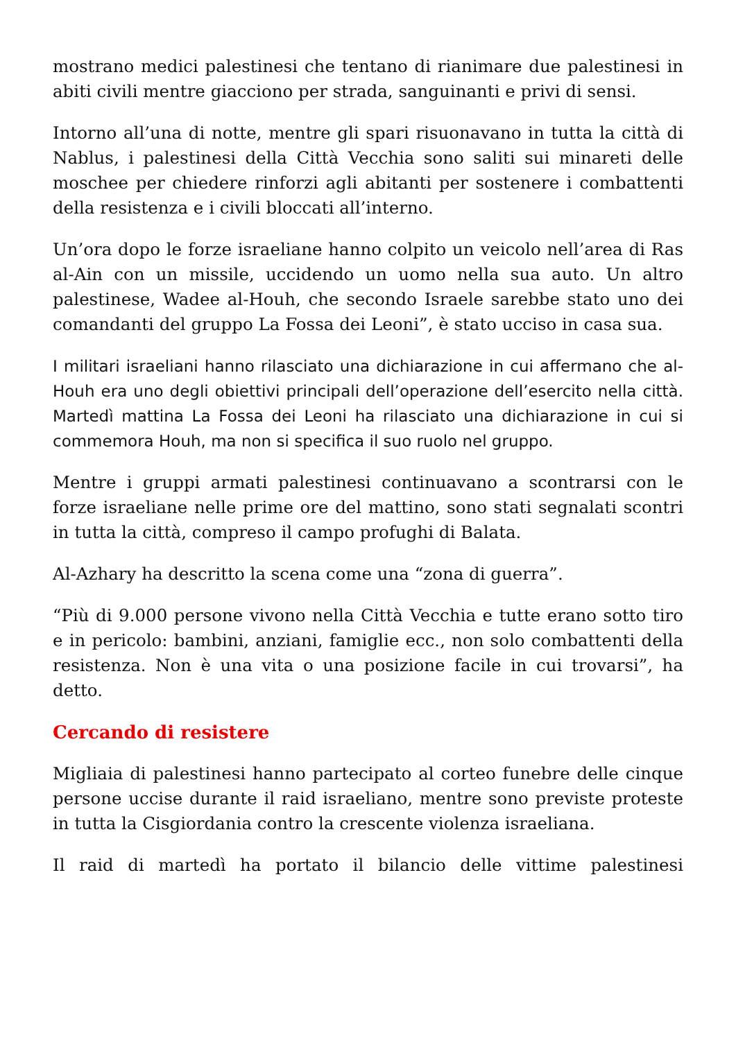mostrano medici palestinesi che tentano di rianimare due palestinesi in abiti civili mentre giacciono per strada, sanguinanti e privi di sensi.
Intorno all’una di notte, mentre gli spari risuonavano in tutta la città di Nablus, i palestinesi della Città Vecchia sono saliti sui minareti delle moschee per chiedere rinforzi agli abitanti per sostenere i combattenti della resistenza e i civili bloccati all’interno.
Un’ora dopo le forze israeliane hanno colpito un veicolo nell’area di Ras al-Ain con un missile, uccidendo un uomo nella sua auto. Un altro palestinese, Wadee al-Houh, che secondo Israele sarebbe stato uno dei comandanti del gruppo La Fossa dei Leoni”, è stato ucciso in casa sua.
I militari israeliani hanno rilasciato una dichiarazione in cui affermano che al- Houh era uno degli obiettivi principali dell’operazione dell’esercito nella città. Martedì mattina La Fossa dei Leoni ha rilasciato una dichiarazione in cui si commemora Houh, ma non si specifica il suo ruolo nel gruppo.
Mentre i gruppi armati palestinesi continuavano a scontrarsi con le forze israeliane nelle prime ore del mattino, sono stati segnalati scontri in tutta la città, compreso il campo profughi di Balata.
Al-Azhary ha descritto la scena come una “zona di guerra”.
“Più di 9.000 persone vivono nella Città Vecchia e tutte erano sotto tiro e in pericolo: bambini, anziani, famiglie ecc., non solo combattenti della resistenza. Non è una vita o una posizione facile in cui trovarsi”, ha detto.
Cercando di resistere
Migliaia di palestinesi hanno partecipato al corteo funebre delle cinque persone uccise durante il raid israeliano, mentre sono previste proteste in tutta la Cisgiordania contro la crescente violenza israeliana.
Il raid di martedì ha portato il bilancio delle vittime palestinesi